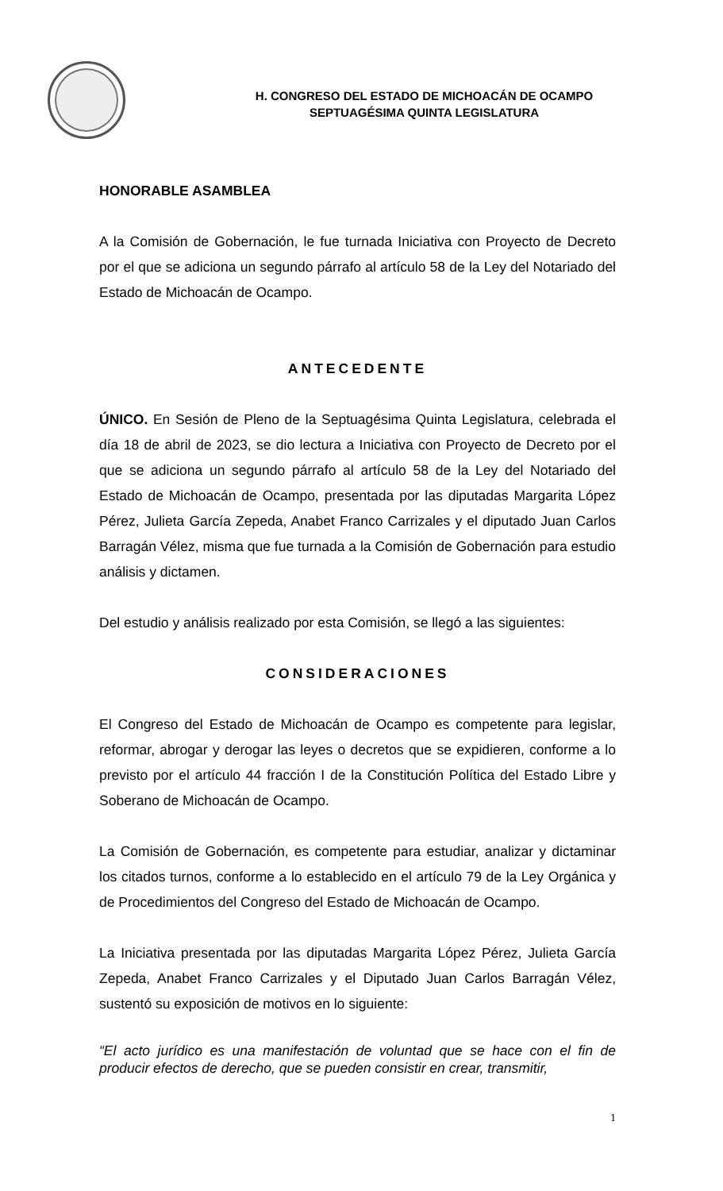H. CONGRESO DEL ESTADO DE MICHOACÁN DE OCAMPO
SEPTUAGÉSIMA QUINTA LEGISLATURA
HONORABLE ASAMBLEA
A la Comisión de Gobernación, le fue turnada Iniciativa con Proyecto de Decreto por el que se adiciona un segundo párrafo al artículo 58 de la Ley del Notariado del Estado de Michoacán de Ocampo.
ANTECEDENTE
ÚNICO. En Sesión de Pleno de la Septuagésima Quinta Legislatura, celebrada el día 18 de abril de 2023, se dio lectura a Iniciativa con Proyecto de Decreto por el que se adiciona un segundo párrafo al artículo 58 de la Ley del Notariado del Estado de Michoacán de Ocampo, presentada por las diputadas Margarita López Pérez, Julieta García Zepeda, Anabet Franco Carrizales y el diputado Juan Carlos Barragán Vélez, misma que fue turnada a la Comisión de Gobernación para estudio análisis y dictamen.
Del estudio y análisis realizado por esta Comisión, se llegó a las siguientes:
CONSIDERACIONES
El Congreso del Estado de Michoacán de Ocampo es competente para legislar, reformar, abrogar y derogar las leyes o decretos que se expidieren, conforme a lo previsto por el artículo 44 fracción I de la Constitución Política del Estado Libre y Soberano de Michoacán de Ocampo.
La Comisión de Gobernación, es competente para estudiar, analizar y dictaminar los citados turnos, conforme a lo establecido en el artículo 79 de la Ley Orgánica y de Procedimientos del Congreso del Estado de Michoacán de Ocampo.
La Iniciativa presentada por las diputadas Margarita López Pérez, Julieta García Zepeda, Anabet Franco Carrizales y el Diputado Juan Carlos Barragán Vélez, sustentó su exposición de motivos en lo siguiente:
“El acto jurídico es una manifestación de voluntad que se hace con el fin de producir efectos de derecho, que se pueden consistir en crear, transmitir,
1